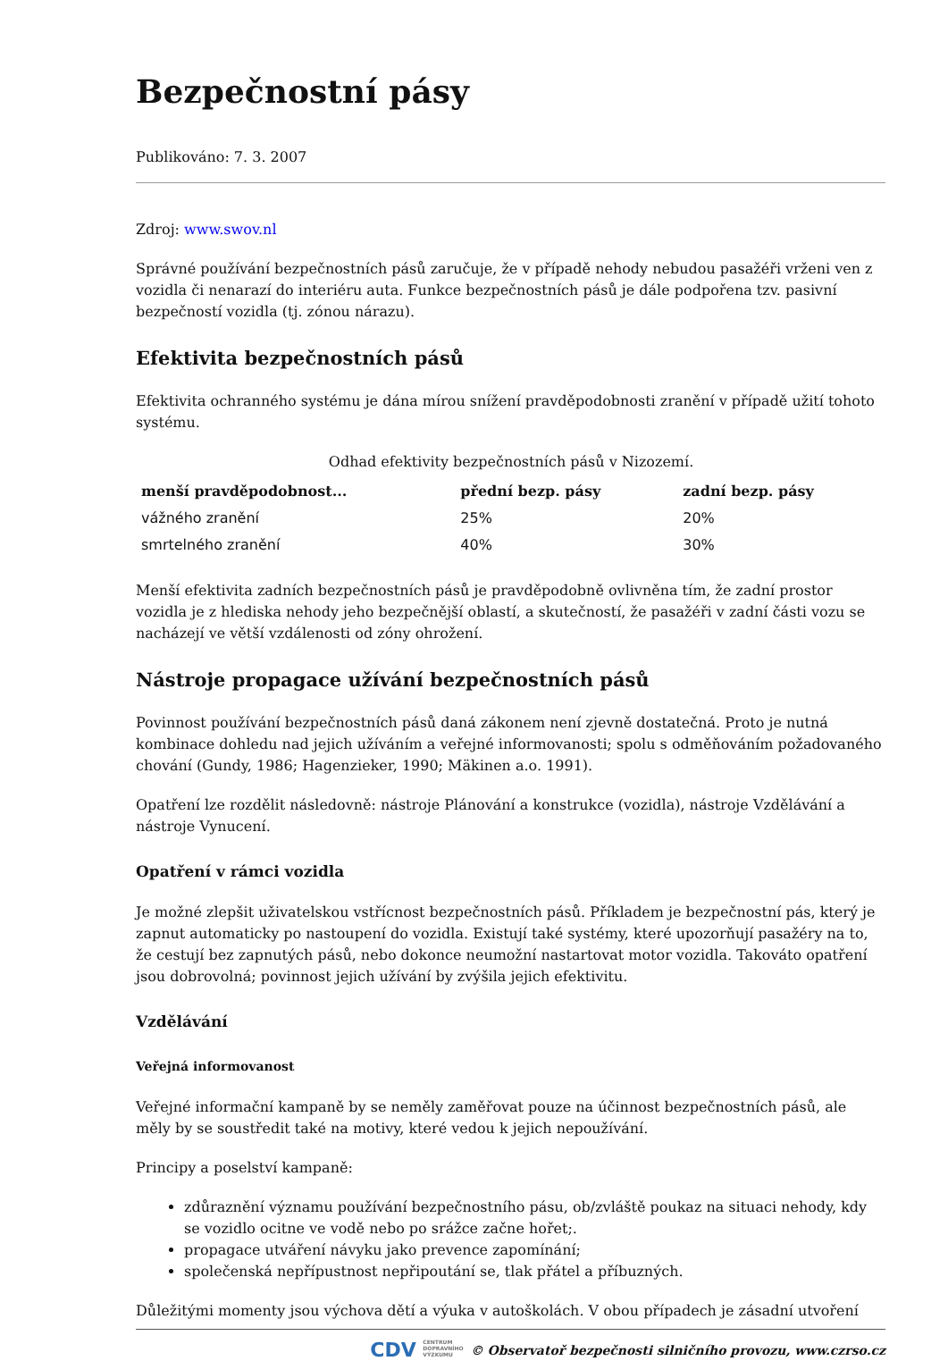Bezpečnostní pásy
Publikováno: 7. 3. 2007
Zdroj: www.swov.nl
Správné používání bezpečnostních pásů zaručuje, že v případě nehody nebudou pasažéři vrženi ven z vozidla či nenarazí do interiéru auta. Funkce bezpečnostních pásů je dále podpořena tzv. pasivní bezpečností vozidla (tj. zónou nárazu).
Efektivita bezpečnostních pásů
Efektivita ochranného systému je dána mírou snížení pravděpodobnosti zranění v případě užití tohoto systému.
Odhad efektivity bezpečnostních pásů v Nizozemí.
| menší pravděpodobnost... | přední bezp. pásy | zadní bezp. pásy |
| --- | --- | --- |
| vážného zranění | 25% | 20% |
| smrtelného zranění | 40% | 30% |
Menší efektivita zadních bezpečnostních pásů je pravděpodobně ovlivněna tím, že zadní prostor vozidla je z hlediska nehody jeho bezpečnější oblastí, a skutečností, že pasažéři v zadní části vozu se nacházejí ve větší vzdálenosti od zóny ohrožení.
Nástroje propagace užívání bezpečnostních pásů
Povinnost používání bezpečnostních pásů daná zákonem není zjevně dostatečná. Proto je nutná kombinace dohledu nad jejich užíváním a veřejné informovanosti; spolu s odměňováním požadovaného chování (Gundy, 1986; Hagenzieker, 1990; Mäkinen a.o. 1991).
Opatření lze rozdělit následovně: nástroje Plánování a konstrukce (vozidla), nástroje Vzdělávání a nástroje Vynucení.
Opatření v rámci vozidla
Je možné zlepšit uživatelskou vstřícnost bezpečnostních pásů. Příkladem je bezpečnostní pás, který je zapnut automaticky po nastoupení do vozidla. Existují také systémy, které upozorňují pasažéry na to, že cestují bez zapnutých pásů, nebo dokonce neumožní nastartovat motor vozidla. Takováto opatření jsou dobrovolná; povinnost jejich užívání by zvýšila jejich efektivitu.
Vzdělávání
Veřejná informovanost
Veřejné informační kampaně by se neměly zaměřovat pouze na účinnost bezpečnostních pásů, ale měly by se soustředit také na motivy, které vedou k jejich nepoužívání.
Principy a poselství kampaně:
zdůraznění významu používání bezpečnostního pásu, ob/zvláště poukaz na situaci nehody, kdy se vozidlo ocitne ve vodě nebo po srážce začne hořet;.
propagace utváření návyku jako prevence zapomínání;
společenská nepřípustnost nepřipoutání se, tlak přátel a příbuzných.
Důležitými momenty jsou výchova dětí a výuka v autoškolách. V obou případech je zásadní utvoření
CDV CENTRUM
DOPRAVNÍHO
VÝZKUMU © Observatoř bezpečnosti silničního provozu, www.czrso.cz